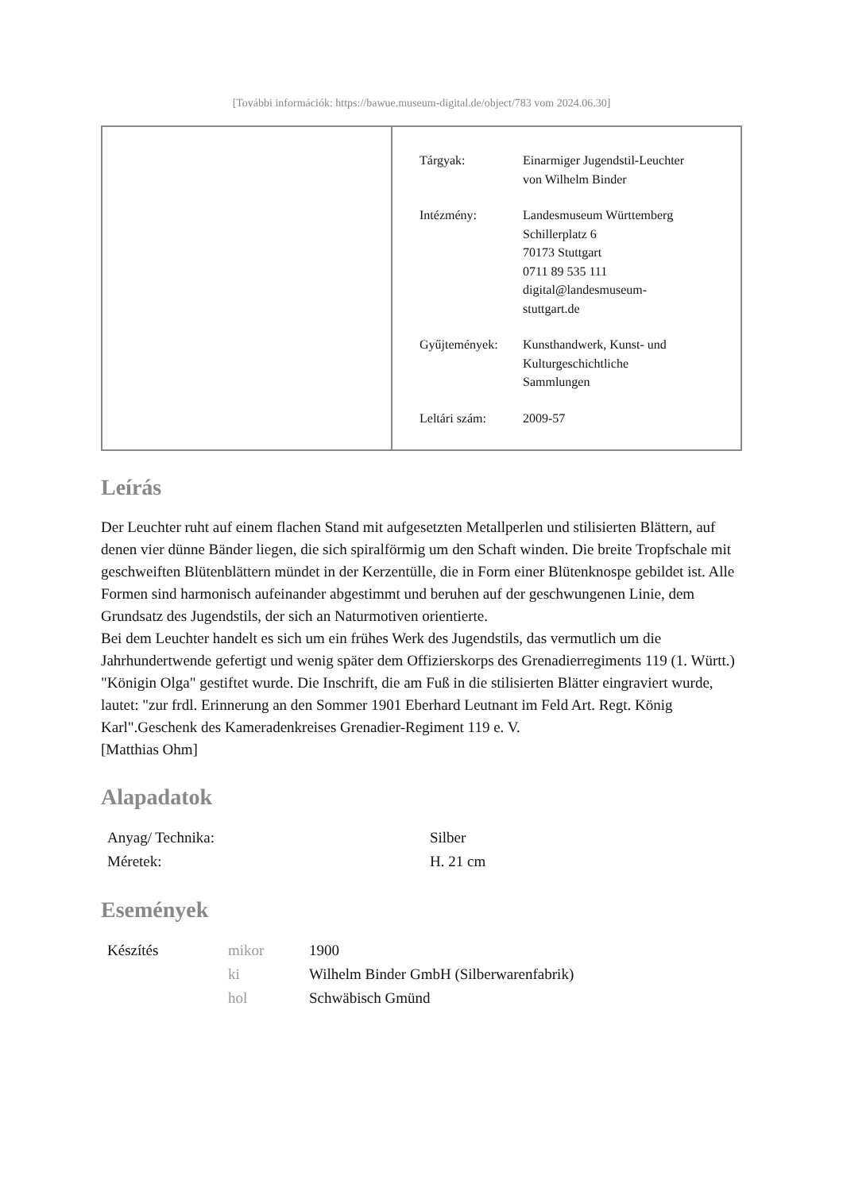[További információk: https://bawue.museum-digital.de/object/783 vom 2024.06.30]
| Tárgyak: | Einarmiger Jugendstil-Leuchter von Wilhelm Binder |
| Intézmény: | Landesmuseum Württemberg Schillerplatz 6 70173 Stuttgart 0711 89 535 111 digital@landesmuseum- stuttgart.de |
| Gyűjtemények: | Kunsthandwerk, Kunst- und Kulturgeschichtliche Sammlungen |
| Leltári szám: | 2009-57 |
Leírás
Der Leuchter ruht auf einem flachen Stand mit aufgesetzten Metallperlen und stilisierten Blättern, auf denen vier dünne Bänder liegen, die sich spiralförmig um den Schaft winden. Die breite Tropfschale mit geschweiften Blütenblättern mündet in der Kerzentülle, die in Form einer Blütenknospe gebildet ist. Alle Formen sind harmonisch aufeinander abgestimmt und beruhen auf der geschwungenen Linie, dem Grundsatz des Jugendstils, der sich an Naturmotiven orientierte.
Bei dem Leuchter handelt es sich um ein frühes Werk des Jugendstils, das vermutlich um die Jahrhundertwende gefertigt und wenig später dem Offizierskorps des Grenadierregiments 119 (1. Württ.) "Königin Olga" gestiftet wurde. Die Inschrift, die am Fuß in die stilisierten Blätter eingraviert wurde, lautet: "zur frdl. Erinnerung an den Sommer 1901 Eberhard Leutnant im Feld Art. Regt. König Karl".Geschenk des Kameradenkreises Grenadier-Regiment 119 e. V.
[Matthias Ohm]
Alapadatok
| Anyag/ Technika: | Silber |
| Méretek: | H. 21 cm |
Események
| Készítés | mikor | 1900 |
| | ki | Wilhelm Binder GmbH (Silberwarenfabrik) |
| | hol | Schwäbisch Gmünd |